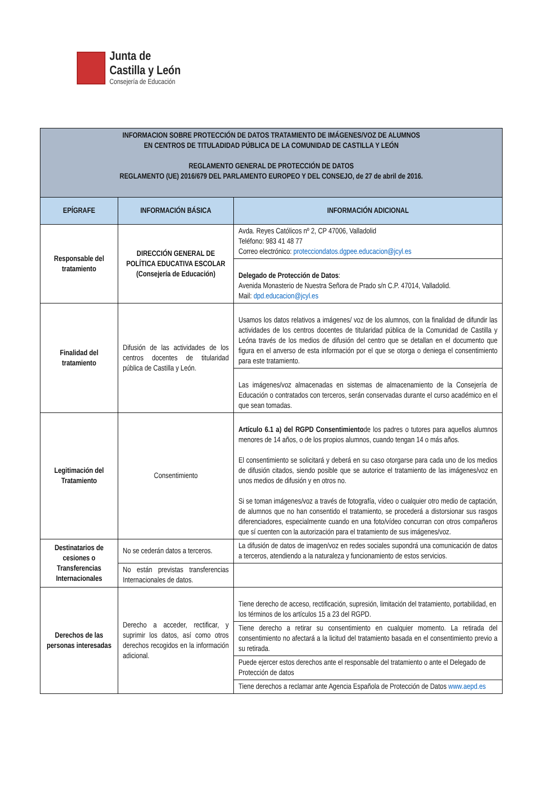Junta de
Castilla y León
Consejería de Educación
| INFORMACION SOBRE PROTECCIÓN DE DATOS TRATAMIENTO DE IMÁGENES/VOZ DE ALUMNOS EN CENTROS DE TITULADIDAD PÚBLICA DE LA COMUNIDAD DE CASTILLA Y LEÓN REGLAMENTO GENERAL DE PROTECCIÓN DE DATOS REGLAMENTO (UE) 2016/679 DEL PARLAMENTO EUROPEO Y DEL CONSEJO, de 27 de abril de 2016. | | |
| EPÍGRAFE | INFORMACIÓN BÁSICA | INFORMACIÓN ADICIONAL |
| Responsable del tratamiento | DIRECCIÓN GENERAL DE POLÍTICA EDUCATIVA ESCOLAR (Consejería de Educación) | Avda. Reyes Católicos nº 2, CP 47006, Valladolid Teléfono: 983 41 48 77 Correo electrónico: protecciondatos.dgpee.educacion@jcyl.es |
| | | Delegado de Protección de Datos : Avenida Monasterio de Nuestra Señora de Prado s/n C.P. 47014, Valladolid. Mail: dpd.educacion@jcyl.es |
| Finalidad del tratamiento | Difusión de las actividades de los centros docentes de titularidad pública de Castilla y León. | Usamos los datos relativos a imágenes/ voz de los alumnos, con la finalidad de difundir las actividades de los centros docentes de titularidad pública de la Comunidad de Castilla y Leóna través de los medios de difusión del centro que se detallan en el documento que figura en el anverso de esta información por el que se otorga o deniega el consentimiento para este tratamiento. |
| | | Las imágenes/voz almacenadas en sistemas de almacenamiento de la Consejería de Educación o contratados con terceros, serán conservadas durante el curso académico en el que sean tomadas. |
| Legitimación del Tratamiento | Consentimiento | Artículo 6.1 a) del RGPD Consentimiento de los padres o tutores para aquellos alumnos menores de 14 años, o de los propios alumnos, cuando tengan 14 o más años. El consentimiento se solicitará y deberá en su caso otorgarse para cada uno de los medios de difusión citados, siendo posible que se autorice el tratamiento de las imágenes/voz en unos medios de difusión y en otros no. Si se toman imágenes/voz a través de fotografía, vídeo o cualquier otro medio de captación, de alumnos que no han consentido el tratamiento, se procederá a distorsionar sus rasgos diferenciadores, especialmente cuando en una foto/vídeo concurran con otros compañeros que sí cuenten con la autorización para el tratamiento de sus imágenes/voz. |
| Destinatarios de cesiones o Transferencias Internacionales | No se cederán datos a terceros. | La difusión de datos de imagen/voz en redes sociales supondrá una comunicación de datos a terceros, atendiendo a la naturaleza y funcionamiento de estos servicios. |
| | No están previstas transferencias Internacionales de datos. | |
| Derechos de las personas interesadas | Derecho a acceder, rectificar, y suprimir los datos, así como otros derechos recogidos en la información adicional. | Tiene derecho de acceso, rectificación, supresión, limitación del tratamiento, portabilidad, en los términos de los artículos 15 a 23 del RGPD. |
| | | Tiene derecho a retirar su consentimiento en cualquier momento. La retirada del consentimiento no afectará a la licitud del tratamiento basada en el consentimiento previo a su retirada. |
| | | Puede ejercer estos derechos ante el responsable del tratamiento o ante el Delegado de Protección de datos |
| | | Tiene derechos a reclamar ante Agencia Española de Protección de Datos www.aepd.es |